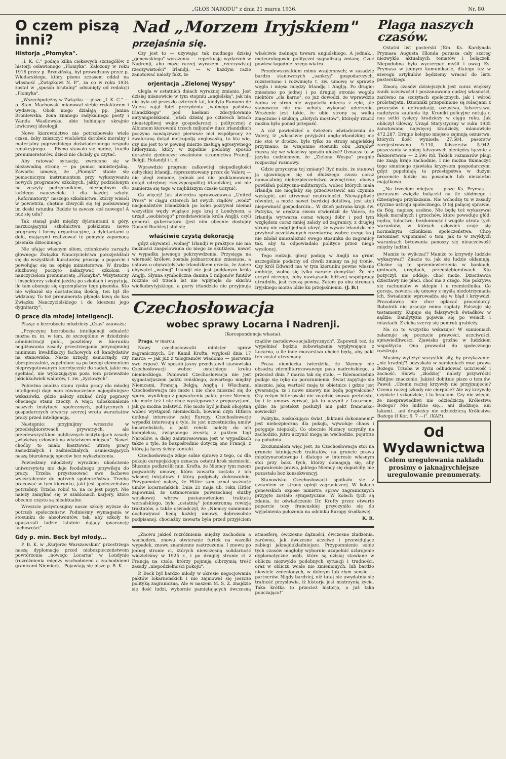„GŁOS NARODU" z dnia 21 marca 1936. Nr. 80.
O czem piszą inni?
Historja „Płomyka".
„I. K. C." podaje kilka ciekawych szczegółów z historji osławionego „Płomyka". Założony w roku 1916 przez p. Brzezińską, był prowadzony przez p. Włodarskiego, który pismo zczasem oddał na własność „Związkowi N. P.", za co w roku 1934 został w „sposób brutalny" odsunięty od redakcji „Płomyka".
„Wszechpotężny w Związku — pisze „I. K. C." — p. Stan. Machowski mianował siebie redaktorem i wydawcą. Obok niego działają pp. Janina Broniewska, żona znanego radykalnego poety i Wanda Wasilewska, obie hołdujące skrajnie lewicowej ideologji.
Nowe kierownictwo nie potrzebowało wiele czasu, żeby zniszczyć wieloletni dorobek moralny i materjalny poprzedniego doświadczonego zespołu redakcyjnego. — Pismo stawało się nudne, traciło prenumeratorów, dzieci nie chciały go czytać.
Aby ratować sytuację, zwrócono się w niezawodną stronę — po pomoc ministerjalną. Zawarto umowę, że „Płomyk" stanie się pomocniczym instrumentem przy wykonywaniu nowych programów szkolnych, jakby podzielonym na zeszyty podręcznikiem, niezbędnym dla każdego nauczyciela i dla każdej szkoły. „Reformatorzy" naszego szkolnictwa, którzy wisieli w powietrzu, chętnie chwycili się tej podsuwanej im deski ratunku. Będzie to zawsze coś nowego! A nuż się uda?
Tak stanął pakt między dyletantami u góry, narzucającymi szkolnictwu polskiemu nowe programy i formy organizacyjne, a dyletantami u dołu, mającymi realizować te pomysły zapomocą pisemka dziecinnego.
Nie ufając własnym siłom, członkowie zarządu głównego Związku Nauczycielstwa porozjeżdżali się do wszystkich kuratorów, prosząc o poparcie i powołując się na opinję ministerstwa. W drodze służbowej poczęto nakazywać szkołom i nauczycielom prenumeratę „Płomyka". Wizytatorzy i inspektorzy szkolni jeżdżą po szkołach i wypytują, ile tam abonuje się egzemplarzy tego pisemka. Kto nie wykazał się dostateczną ilością, ten był źle widziany. To też prenumerata płynęła lawą do kas Związku Nauczycielskiego i do kieszeni jego dygnitarzy".
O pracę dla młodej inteligencji.
Pisząc o bezrobociu młodzieży „Czas" zauważa:
„Przyczynę bezrobocia inteligencji odnaleźć można m. in. w tem, że szczególnie w dziedzinie administracji publ., poszliśmy w kierunku negliżowania zasady przestrzegania przynajmniej minimum kwalifikacyj fachowych od kandydatów na stanowiska. Nasze urzędy, samorządy, czy ubezpieczalnie, zapełnione są po brzegi elementem nieprzygotowanym teoretycznie do zadań, jakie ma spełniać, nie wykazującym poza tem przeważnie jakichkolwiek walorów, t. zw. „życiowych".
Pobieżna analiza stanu rynku pracy dla młodej inteligencji daje nam równocześnie najogólniejsze wskazówki, gdzie należy szukać dróg poprawy obecnego stanu rzeczy. A więc: udoskonalenie naszych instytucyj społecznych, politycznych i gospodarczych otworzy szerzej wrota warsztatów pracy przed inteligencją.
Następnie: przyjmijmy wreszcie w przedsiębiorstwach prywatnych, ale przedewszystkiem publicznych instytucjach zasadę „właściwy człowiek na właściwem miejscu". Nawet choćby to miało kosztować utratę pracy zasiedziałych i zaśniedziałych, ośmieszających naszą biurokrację speców bez wykształcenia.
Powiedzmy młodzieży wyraźnie: ukończenie uniwersytetu nie daje feodalnego przywileju do pracy. Trzeba przystosować swe fachowe wykształcenie do potrzeb społeczeństwa. Trzeba pracować w tym kierunku, jaki jest społeczeństwu potrzebny. Trzeba robić to, na co jest popyt. Nie należy zamykać się w szablonach karjery, które obecnie często są nieaktualne.
Wreszcie przystosujmy nasze szkoły wyższe do potrzeb społeczeństw. Podnieśmy wymagania w stosunku do absolwentów, tak, aby szkoły te opuszczali ludzie istotnie dający gwarancję fachowości".
Gdy p. min. Beck był młody...
P. B. K. w „Kurjerze Warszawskim" przestrzega naszą dyplomację przed niebezpieczeństwem powtórzenia „nowego Locarna" w Londynie (rozróżnienia między wschodniemi a zachodniemi granicami Niemiec)... Pojawiają się pisze p. B. K. —
Nad „Morzem Iryjskiem"
przejaśnia się.
Czy jest to — używając tak modnego dzisiaj „genewskiego" wyrażenia — reperkusją wydarzeń w Nadrenji, abo może raczej wyrazem „rzeczywistej rzeczywistości" Irlandji, — w każdym razie zanotować należy fakt, że
orjentacja „Zielonej Wyspy"
uległa w ostatnich dniach wyraźnej zmianie. Jest dzisiaj mianowicie w tym stopniu „angielską", jak nią nie była od przeszło czterech lat, kiedyto Eamonn de Valera zajął fotel prezydenta „wolnego państwa irlandzkiego" pod hasłami zdecydowanie antyangielskiemi. Jeżeli dzisiaj po czterech latach nieustępliwej wojny gospodarczej i politycznej z Albionem kierownik trzech miljonów dusz irlandzkich poczyna nawiązywać pierwsze nici współpracy ze zwalczaną dotąd metropolją anglosaską, to kto wie, czy nie jest to w pewnej mierze zasługą agresywnego hitleryzmu, który w zupełnie podobny sposób doraźnie zjednoczył zwaśnione stronnictwa Francji, Belgji, Holandji i t. d.
Wprawdzie program całkowitej niepodległości celtyckiej Irlandji, reprezentowany przez de Valerę — nie uległ zmianie, jednak ani nie proklamowano dotąd odrębnej rzeczypospolitej irlandzkiej, ani nie zamierza się tego w najbliższym czasie uczynić.
Co więcej! Jak stwierdza sprawozdawca „United Press" w ciągu czterech lat swych rządów „wódz" nacjonalistów irlandzkich po kolei pozrywał niemal wszystkie węzły wiążące jego kraj z Londynem, a urząd „osobistego" przedstawiciela króla Anglji, czyli general. gubernatora (jest nim obecnie dostojny Donald Buckley) stał się
właściwie czystą dekoracją
gdyż obywatel „wolnej" Irlandji w praktyce nie ma możności zaapelowania do niego ze skutkiem, nawet w wypadku jawnego pokrzywdzenia. Przysięga na wierność królowi została jednostronnie zniesiona, a ustawa o obywatelstwie irlandzkiem orzeka, że żaden obywatel „wolnej" Irlandji nie jest poddanym króla Anglji. Słynna symboliczna danina 5 miljonów funtów rocznie od trzech lat nie wpłynęła do skarbu wielkobrytyjskiego, a porty irlandzkie nie przyjmują właściwie żadnego towaru angielskiego. A jednak... meteorologowie polityczni sygnalizują zmianę. Czuć powiew łagodniej szego wiatru.
Przedewszystkiem mimo wzajemnych; w zasadzie bardzo stanowczych „sankcyj" gospodarczych, rozszerzono i rozwinięto t. zw. umowę w sprawie węgla i mięsa między Irlandją i Anglją. Po drugie: zniesiono po jednej i po drugiej stronie wogóle niektóre „cła karne", co już dowodzi, że wprawdzie żadna ze stron nie wypuściła miecza z ręki, ale stanowczo nie ma ochoty wykonać uderzenia. Wrażenie jest takie, że obie strony są walką zmęczone i szukają „złotych mostów", którędy rzucić można było ponad przepaść.
A cóż powiedzieć o świeżem oświadczeniu de Valery, iż „właściwie przyjaźni anglo-irlandzkiej nic nie stoi w drodze, byle tylko ze strony angielskiej przyznano, że wzajemne stosunki obu „krajów" muszą się we właściwy sposób ułożyć? Oznacza to w języku codziennym, że „Zielona Wyspa" pragnie rozpocząć rozmowy.
Gdzie przyczyna tej zmiany? Być może, że stanowi ją ujawniające się od dłuższego czasu coraz namacalniej niebezpieczeństwo zewnętrzne, obawa powikłań polityczno-militarnych, wobec których mała Irlandja nie mogłaby się przeciwstawić ani czynnie wystąpić, ani utrzymać neutralności. Niewątpliwie również, a może nawet bardziej dotkliwą, jest atoli niepewność gospodarcza... W dzień patrona kraju św. Patryka, w orędziu swem stwierdził de Valera, że Irlandja wytwarza coraz więcej dóbr i pod tym względem coraz mniej zależy od zagranicy, z drugiej strony nie mógł jednak ukryć, że wywóz irlandzki nie przybrał oczekiwanych rozmiarów, wobec czego kraj nie zdołał uniezależnić swego stosunku do zagranicy tak, aby to odpowiadało polityce przez niego wysilonej.
Tego rodzaju głosy padają w Anglji na grunt szczególnie podatny od chwili zmiany na jej tronie. Czy król Edward ma w tym kierunku pewne własne ambicje, wolno się tylko narazie domyślać. Że nie uczyni niczego, coby nawiązanie bliższej współpracy utrudniło, jest rzeczą pewną. Zatem po obu stronach Iryjskiego morza idzie ku przejaśnieniu. (J. B.)
Czechosłowacja
wobec sprawy Locarna i Nadrenji.
(Korespondencja własna).
Praga, w marcu.
Nowy czechosłowacki minister spraw zagranicznych, Dr. Kamil Krofta, wygłosił dnia 17 marca — jak już z telegramów wiadomo — pierwsze swe exposé. W sposób jasny przedstawił stanowisko Czechosłowacji wobec ostatniego kroku niemieckiego. Ponieważ Czechosłowacja nie jest sygnatarjuszem paktu reńskiego, zawartego między Niemcami, Francją, Belgją, Anglją i Włochami, Czechosłowacja nie może i nie chce mieszać się do sporu, wynikłego z pogwałcenia paktu przez Niemcy, nie może też i nie chce występować z propozycjami, jak go można załatwić. Nie może być jednak obojętną wobec wystąpień niemieckich, bowiem czyn Hitlera dotknął interesów całej Europy. Czechosłowację wypadki interesują o tyle, że jest uczestniczką umów locarneńskich, a pakt reński należy do ich kompleksu, związanego zresztą z paktem Ligi Narodów, a dalej zainteresowana jest w wypadkach także o tyle, że bezpośrednio dotyczą one Francji, z którą ją łączy ścisły kontakt.
Czechosłowacja zdaje sobie sprawę z tego, co dla pokoju europejskiego oznacza ostatni krok niemiecki. Słusznie podkreślił min. Krofta, że Niemcy tym razem pogwałciły umowę, która zawarta została z ich własnej inicjatywy i którą podpisały dobrowolnie. Przypomnieć należy, że Hitler sam uznał ważność umów locarneńskich. Dnia 21 maja ub. roku Hitler zapewniał, że ustanowienie powszechnej służby wojskowej wbrew postanowieniom traktatu wersalskiego, było „ostatnią" jednostronną rewizją traktatów, a także oświadczył, że „Niemcy sumiennie dochowywać będą każdej umowy, dobrowolnie podpisanej, chociażby zawarta była przed przyjściem rządów narodowo-socjalistycznych". Zapewnił też, że wypełniać będzie zobowiązania wypływające z Locarna, o ile inne mocarstwa chcieć będą, aby pakt ten został utrzymany.
Prasa niemiecka twierdziła, że Niemcy nie obsadzą zdemilitaryzowanego pasa nadreńskiego, a przecież dnia 7 marca tak się stało. — Równocześnie podaje się rękę do porozumienia. Świat zapytuje się słusznie, jaką wartość mają te obietnice i gdzie jest gwarancja, że i nowe umowy nie będą pogwałcone? Czy reżym hitlerowski nie znajdzie znowu pretekstu, by i te umowy zerwać, jak to uczynił z Locarnem, gdzie za pretekst posłużył mu pakt francusko-sowiecki?
Polityka, zaskakująca świat „faktami dokonanemi" jest niebezpieczną dla pokoju, wywołuje chaos i potęguje niepokój. Co obecnie Niemcy uczyniły na zachodzie, jutro uczynić mogą na wschodzie, pojutrze na południu.
Zrozumiałem więc jest, że Czechosłowacja stoi na gruncie istniejących traktatów, na gruncie prawa międzynarodowego i dlatego w interesie własnym stoi przy boku tych, którzy domagają się, aby pogwałcenie prawa, jakiego Niemcy się dopuściły, nie pozostało bez konsekwencyj.
Stanowisko Czechosłowacji spotkało się z uznaniem ze strony opinji zagranicznej. W kołach genewskich expose ministra spraw zagranicznych przyjęte zostało sympatycznie. W kołach tych są zdania, że oświadczenie Dr. Krofty przez otwarte poparcie tezy francuskiej przyczyniło się do wyjaśnienia położenia na odcinku Europy środkowej.
K. R.
„Znowu jakieś rozróżnienia między zachodem a wschodem, znowu otwieranie furtek na wszelki wypadek, znowu znamienne zastrzeżenia. I znowu po jednej stronie ci, których niewczesną solidarność widzieliśmy w 1925 r., i po drugiej stronie ci z Francją na czele, którzy pojmują olbrzymią treść zasady „niepodzielności pokoju".
P. Beck był bardzo młody w okresie negocjowania paktów lokarneńskich i nie zajmował się jeszcze polityką zagraniczną. Ale w naszem M. S. Z. znajdzie się dość ludzi, wybornie pamiętających ówczesną atmosferę, ówczesne dążności, ówczesne złudzenia, zarówno, jak ówczesne uczciwe i przewidujące zabiegi jaknajdokładniejsze. Przypomnienie sobie tych czasów mogłoby wybornie uzupełnić uzbrojenie dyplomatyczne osób, które są dzisiaj stawiane w obliczu niezwykle podobnych sytuacji i trudności, oraz w obliczu wcale nie zmienionych, lub bardzo niewiele zmienionych, w dobrym lub złym sensie — partnerów. Nigdy bardziej, niż tutaj nie uwydatnia się trafność przysłowia, iż historja jest mistrzynią życia. Taka krótka to przecież historja, a już taka pouczająca!"
Plaga naszych czasów.
Ostatni list pasterski JEm. Ks. Kardynała Prymasa Augusta Hlonda porusza cały szereg niezwykle aktualnych tematów i bolączek. Niepodobna było wyczerpać myśli i uwag Ks. Prymasa w jednym komunikacie, dlatego też w szeregu artykułów będziemy wracać do listu pasterskiego.
Zmorą czasów dzisiejszych jest coraz większy zanik uczciwości i poszanowania cudzej własności, zarówno na szczytach społecznych, jak i wśród proletarjatu. Dzienniki przepełnione są relacjami z procesów o defraudację, oszustwa, fałszerstwa, nadużycia zaufania itp. Kroniki policyjne notują u nas setki tysięcy kradzieży w ciągu roku. Jak obliczył Główny Urząd Statystyczny w roku 1935 zanotowano najwięcej kradzieży, mianowicie 472.287. Drugie kolejno miejsce zajmują oszustwa, których ilość wyniosła 27.584, paserstw zarejestrowano 9.110, fałszerstw 5.942, puszczania w obieg fałszywych pieniędzy łącznie z fałszerstwem — 2.596 itd. Takich rozmiarów plagi nie znają kraje zachodnie. I nie można tłumaczyć tego smutnego zjawiska kryzysem gospodarczym, gdyż popełniają to przestępstwa w dużym procencie ludzie na posadach lub niezależni majątkowo.
„Na trzeciem miejscu — pisze Ks. Prymas — poruszam zwięźle bolączki na tle siódmego i dziesiątego przykazania. Nie wchodzę tu w zasady etyczne ustroju społecznego. O tej palącej sprawie, da Bóg, napiszę osobno. Nie będę też wykazywał klęsk moralnych i grzechów, które powoduje głód, nędza, tułactwo, bezdomność i wogóle utrata tych warunków, w których człowiek czuje się normalnym członkiem społeczeństwa. Chcę natomiast wspomnieć o tem, jak to w zwykłych warunkach bytowania panoszy się nieuczciwość między ludźmi.
Mamże to wyliczać? Mamże te krzywdy ludzkie wykazywać? Znacie to, jak się ludzie okłamują. Głośne są te sprzeniewierzenia w bankach, gminach, urzędach, przedsiębiorstwach. Kto pożyczył, nie oddaje, choć może. Dzierżawca dzierżawy nie płaci, choć ma z czego. Nie pokrywa się rachunków w sklepie i u rzemieślnika. Co gorsza, zawiera się umowy z myślą niedotrzymania ich. Świadomie wprowadza się w błąd i krzywdzi. Pracodawca nie chce opłacać pracobiorcy. Robotnik nie pracuje mimo zapłaty. Fałszuje się testamenty. Kupuje się fałszywych świadków w sądzie. Bandytyzm pojawia się po wsiach i miastach. Z cicha szerzy się pomruk grabieży.
Na co to wszystko wskazuje? W sumieniach załamuje się poczucie prawości, uczciwości, sprawiedliwości. Zjawisko groźne w ludzkiem współżyciu. Ono prowadzi do społecznego rozstroju.
Musimy wytężyć wszystkie siły, by przykazanie: „nie kradnij"! odzyskało w sumieniach moc prawa Bożego. Trzeba w życiu odbudować uczciwość i zacność. Słowu „złodziej" należy przywrócić biblijne znaczenie. Jakżeż dobitnie pisze o tem św. Paweł: „Czemu raczej krzywdy nie przyjmujecie? Czemu raczej szkody nie cierpicie? Ale wy krzywdę czynicie i szkodzicie, i to braciom. Czy nie wiecie, że niesprawiedliwi nie odziedziczą Królestwa Bożego? Nie łudźcie się... ani złodzieje, ani łakomi... ani drapieżcy nie odziedziczą Królestwa Bożego (I Kor. 6. 7 —)". (KAP.).
Od Wydawnictwa
Celem uregulowania nakładu prosimy o jaknajrychlejsze uregulowanie prenumeraty.